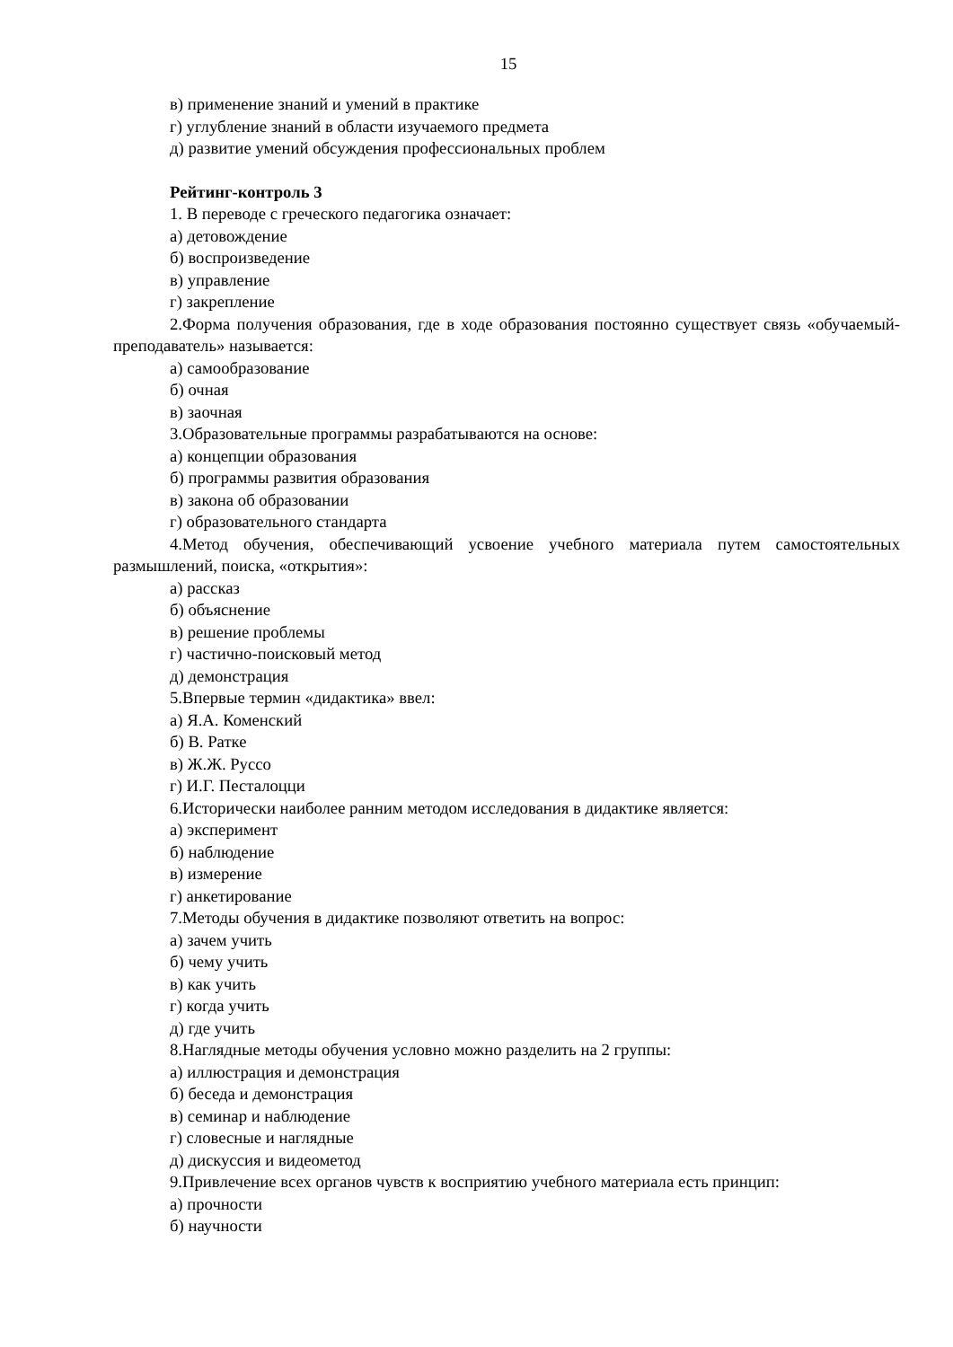15
в) применение знаний и умений в практике
г) углубление знаний в области изучаемого предмета
д) развитие умений обсуждения профессиональных проблем
Рейтинг-контроль 3
1. В переводе с греческого педагогика означает:
а) детовождение
б) воспроизведение
в) управление
г) закрепление
2.Форма получения образования, где в ходе образования постоянно существует связь «обучаемый-преподаватель» называется:
а) самообразование
б) очная
в) заочная
3.Образовательные программы разрабатываются на основе:
а) концепции образования
б) программы развития образования
в) закона об образовании
г) образовательного стандарта
4.Метод обучения, обеспечивающий усвоение учебного материала путем самостоятельных размышлений, поиска, «открытия»:
а) рассказ
б) объяснение
в) решение проблемы
г) частично-поисковый метод
д) демонстрация
5.Впервые термин «дидактика» ввел:
а) Я.А. Коменский
б) В. Ратке
в) Ж.Ж. Руссо
г) И.Г. Песталоцци
6.Исторически наиболее ранним методом исследования в дидактике является:
а) эксперимент
б) наблюдение
в) измерение
г) анкетирование
7.Методы обучения в дидактике позволяют ответить на вопрос:
а) зачем учить
б) чему учить
в) как учить
г) когда учить
д) где учить
8.Наглядные методы обучения условно можно разделить на 2 группы:
а) иллюстрация и демонстрация
б) беседа и демонстрация
в) семинар и наблюдение
г) словесные и наглядные
д) дискуссия и видеометод
9.Привлечение всех органов чувств к восприятию учебного материала есть принцип:
а) прочности
б) научности